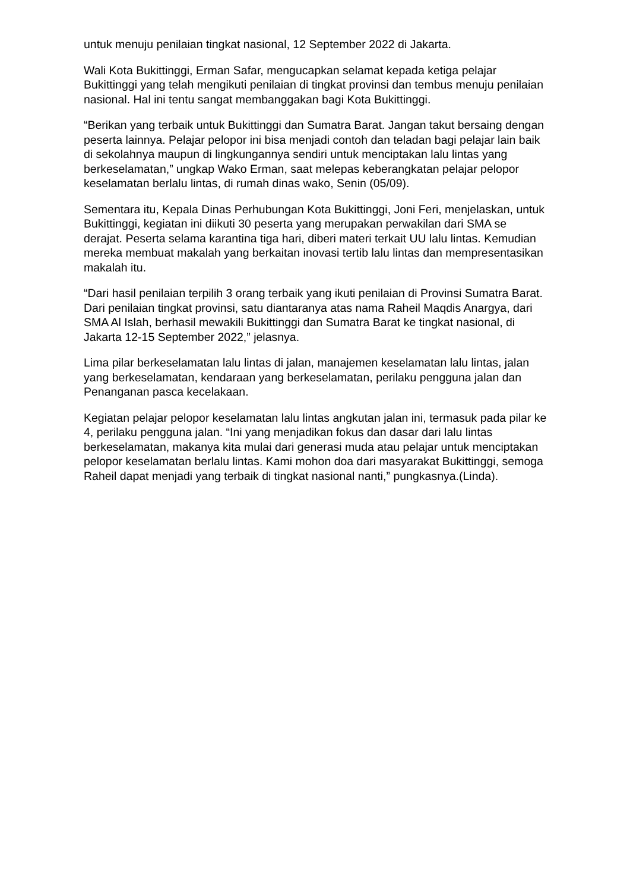untuk menuju penilaian tingkat nasional, 12 September 2022 di Jakarta.
Wali Kota Bukittinggi, Erman Safar, mengucapkan selamat kepada ketiga pelajar Bukittinggi yang telah mengikuti penilaian di tingkat provinsi dan tembus menuju penilaian nasional. Hal ini tentu sangat membanggakan bagi Kota Bukittinggi.
“Berikan yang terbaik untuk Bukittinggi dan Sumatra Barat. Jangan takut bersaing dengan peserta lainnya. Pelajar pelopor ini bisa menjadi contoh dan teladan bagi pelajar lain baik di sekolahnya maupun di lingkungannya sendiri untuk menciptakan lalu lintas yang berkeselamatan,” ungkap Wako Erman, saat melepas keberangkatan pelajar pelopor keselamatan berlalu lintas, di rumah dinas wako, Senin (05/09).
Sementara itu, Kepala Dinas Perhubungan Kota Bukittinggi, Joni Feri, menjelaskan, untuk Bukittinggi, kegiatan ini diikuti 30 peserta yang merupakan perwakilan dari SMA se derajat. Peserta selama karantina tiga hari, diberi materi terkait UU lalu lintas. Kemudian mereka membuat makalah yang berkaitan inovasi tertib lalu lintas dan mempresentasikan makalah itu.
“Dari hasil penilaian terpilih 3 orang terbaik yang ikuti penilaian di Provinsi Sumatra Barat. Dari penilaian tingkat provinsi, satu diantaranya atas nama Raheil Maqdis Anargya, dari SMA Al Islah, berhasil mewakili Bukittinggi dan Sumatra Barat ke tingkat nasional, di Jakarta 12-15 September 2022,” jelasnya.
Lima pilar berkeselamatan lalu lintas di jalan, manajemen keselamatan lalu lintas, jalan yang berkeselamatan, kendaraan yang berkeselamatan, perilaku pengguna jalan dan Penanganan pasca kecelakaan.
Kegiatan pelajar pelopor keselamatan lalu lintas angkutan jalan ini, termasuk pada pilar ke 4, perilaku pengguna jalan. “Ini yang menjadikan fokus dan dasar dari lalu lintas berkeselamatan, makanya kita mulai dari generasi muda atau pelajar untuk menciptakan pelopor keselamatan berlalu lintas. Kami mohon doa dari masyarakat Bukittinggi, semoga Raheil dapat menjadi yang terbaik di tingkat nasional nanti,” pungkasnya.(Linda).